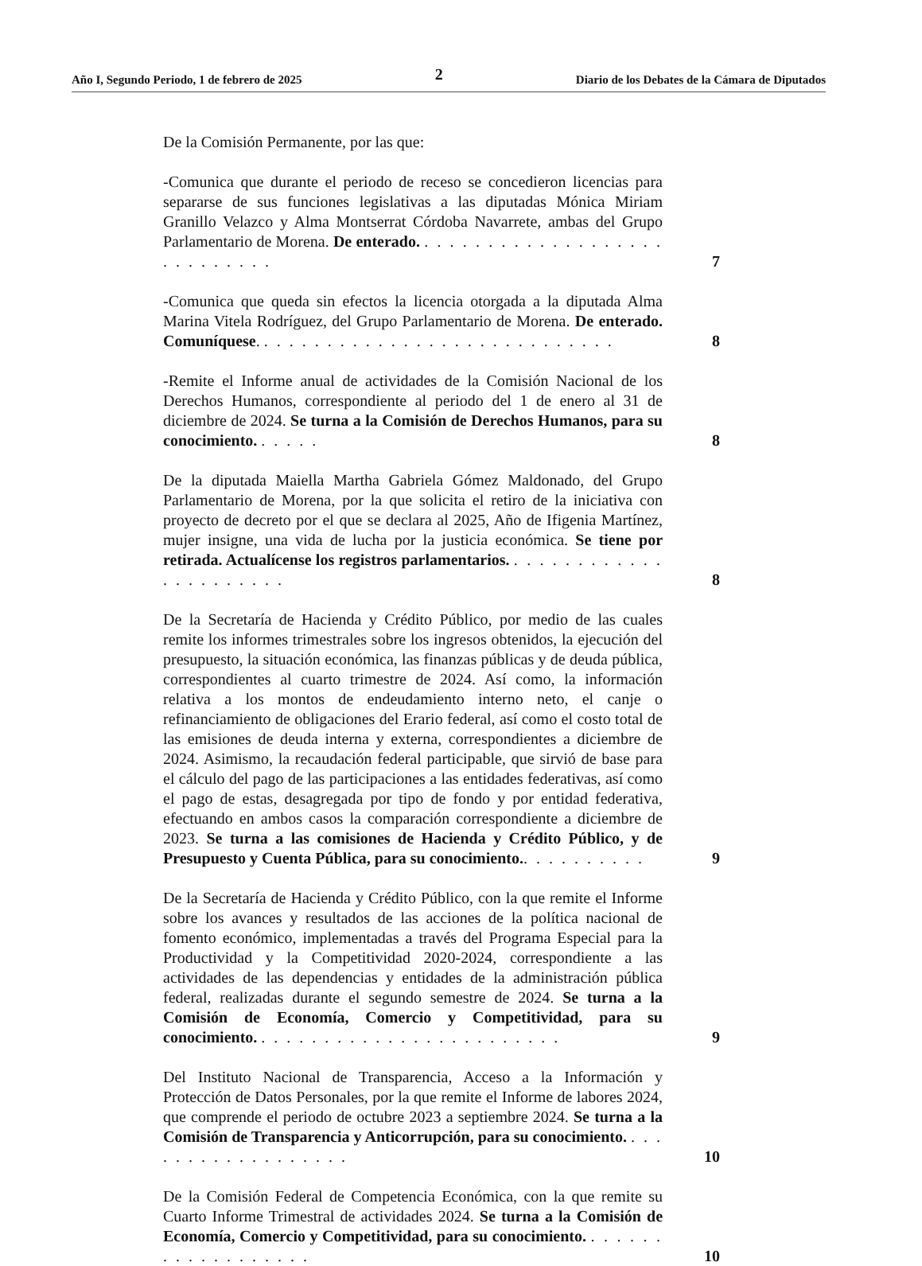Año I, Segundo Periodo, 1 de febrero de 2025 2 Diario de los Debates de la Cámara de Diputados
De la Comisión Permanente, por las que:
-Comunica que durante el periodo de receso se concedieron licencias para separarse de sus funciones legislativas a las diputadas Mónica Miriam Granillo Velazco y Alma Montserrat Córdoba Navarrete, ambas del Grupo Parlamentario de Morena. De enterado. . . . . . . . . . . . . . . . . . . . . . . . . . . . .
7
-Comunica que queda sin efectos la licencia otorgada a la diputada Alma Marina Vitela Rodríguez, del Grupo Parlamentario de Morena. De enterado. Comuníquese. . . . . . . . . . . . . . . . . . . . . . . . . . . . .
8
-Remite el Informe anual de actividades de la Comisión Nacional de los Derechos Humanos, correspondiente al periodo del 1 de enero al 31 de diciembre de 2024. Se turna a la Comisión de Derechos Humanos, para su conocimiento. . . . . .
8
De la diputada Maiella Martha Gabriela Gómez Maldonado, del Grupo Parlamentario de Morena, por la que solicita el retiro de la iniciativa con proyecto de decreto por el que se declara al 2025, Año de Ifigenia Martínez, mujer insigne, una vida de lucha por la justicia económica. Se tiene por retirada. Actualícense los registros parlamentarios. . . . . . . . . . . . . . . . . . . . . . .
8
De la Secretaría de Hacienda y Crédito Público, por medio de las cuales remite los informes trimestrales sobre los ingresos obtenidos, la ejecución del presupuesto, la situación económica, las finanzas públicas y de deuda pública, correspondientes al cuarto trimestre de 2024. Así como, la información relativa a los montos de endeudamiento interno neto, el canje o refinanciamiento de obligaciones del Erario federal, así como el costo total de las emisiones de deuda interna y externa, correspondientes a diciembre de 2024. Asimismo, la recaudación federal participable, que sirvió de base para el cálculo del pago de las participaciones a las entidades federativas, así como el pago de estas, desagregada por tipo de fondo y por entidad federativa, efectuando en ambos casos la comparación correspondiente a diciembre de 2023. Se turna a las comisiones de Hacienda y Crédito Público, y de Presupuesto y Cuenta Pública, para su conocimiento.. . . . . . . . . .
9
De la Secretaría de Hacienda y Crédito Público, con la que remite el Informe sobre los avances y resultados de las acciones de la política nacional de fomento económico, implementadas a través del Programa Especial para la Productividad y la Competitividad 2020-2024, correspondiente a las actividades de las dependencias y entidades de la administración pública federal, realizadas durante el segundo semestre de 2024. Se turna a la Comisión de Economía, Comercio y Competitividad, para su conocimiento. . . . . . . . . . . . . . . . . . . . . . . . .
9
Del Instituto Nacional de Transparencia, Acceso a la Información y Protección de Datos Personales, por la que remite el Informe de labores 2024, que comprende el periodo de octubre 2023 a septiembre 2024. Se turna a la Comisión de Transparencia y Anticorrupción, para su conocimiento. . . . . . . . . . . . . . . . . . .
10
De la Comisión Federal de Competencia Económica, con la que remite su Cuarto Informe Trimestral de actividades 2024. Se turna a la Comisión de Economía, Comercio y Competitividad, para su conocimiento. . . . . . . . . . . . . . . . . . .
10